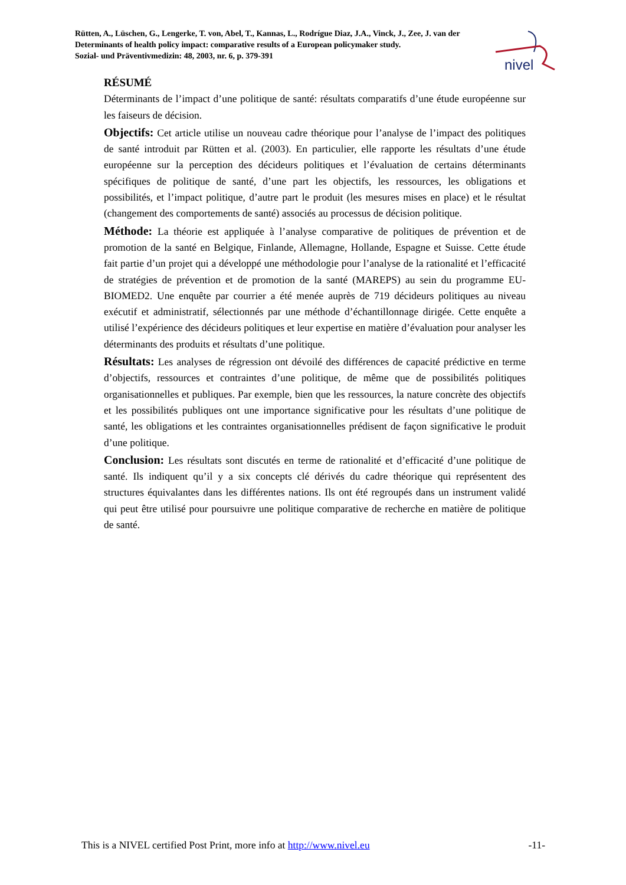Rütten, A., Lüschen, G., Lengerke, T. von, Abel, T., Kannas, L., Rodrígue Diaz, J.A., Vinck, J., Zee, J. van der
Determinants of health policy impact: comparative results of a European policymaker study.
Sozial- und Präventivmedizin: 48, 2003, nr. 6, p. 379-391
nivel
RÉSUMÉ
Déterminants de l’impact d’une politique de santé: résultats comparatifs d’une étude européenne sur les faiseurs de décision.
Objectifs: Cet article utilise un nouveau cadre théorique pour l’analyse de l’impact des politiques de santé introduit par Rütten et al. (2003). En particulier, elle rapporte les résultats d’une étude européenne sur la perception des décideurs politiques et l’évaluation de certains déterminants spécifiques de politique de santé, d’une part les objectifs, les ressources, les obligations et possibilités, et l’impact politique, d’autre part le produit (les mesures mises en place) et le résultat (changement des comportements de santé) associés au processus de décision politique.
Méthode: La théorie est appliquée à l’analyse comparative de politiques de prévention et de promotion de la santé en Belgique, Finlande, Allemagne, Hollande, Espagne et Suisse. Cette étude fait partie d’un projet qui a développé une méthodologie pour l’analyse de la rationalité et l’efficacité de stratégies de prévention et de promotion de la santé (MAREPS) au sein du programme EU-BIOMED2. Une enquête par courrier a été menée auprès de 719 décideurs politiques au niveau exécutif et administratif, sélectionnés par une méthode d’échantillonnage dirigée. Cette enquête a utilisé l’expérience des décideurs politiques et leur expertise en matière d’évaluation pour analyser les déterminants des produits et résultats d’une politique.
Résultats: Les analyses de régression ont dévoilé des différences de capacité prédictive en terme d’objectifs, ressources et contraintes d’une politique, de même que de possibilités politiques organisationnelles et publiques. Par exemple, bien que les ressources, la nature concrète des objectifs et les possibilités publiques ont une importance significative pour les résultats d’une politique de santé, les obligations et les contraintes organisationnelles prédisent de façon significative le produit d’une politique.
Conclusion: Les résultats sont discutés en terme de rationalité et d’efficacité d’une politique de santé. Ils indiquent qu’il y a six concepts clé dérivés du cadre théorique qui représentent des structures équivalantes dans les différentes nations. Ils ont été regroupés dans un instrument validé qui peut être utilisé pour poursuivre une politique comparative de recherche en matière de politique de santé.
This is a NIVEL certified Post Print, more info at http://www.nivel.eu -11-